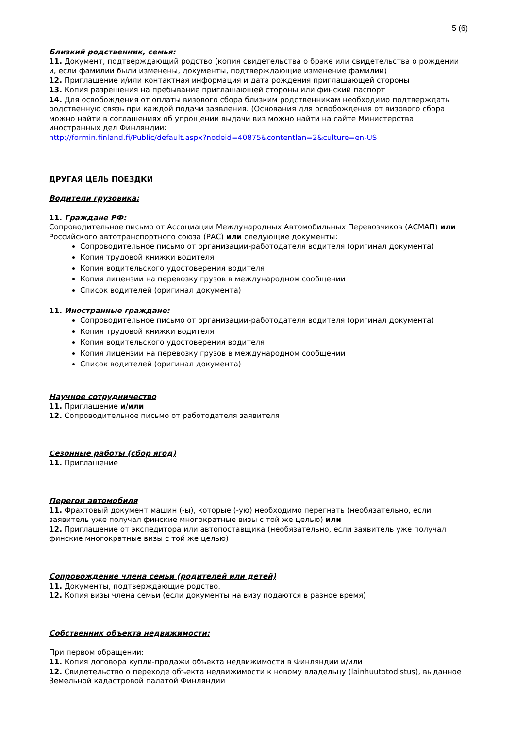5 (6)
Близкий родственник, семья:
11. Документ, подтверждающий родство (копия свидетельства о браке или свидетельства о рождении и, если фамилии были изменены, документы, подтверждающие изменение фамилии)
12. Приглашение и/или контактная информация и дата рождения приглашающей стороны
13. Копия разрешения на пребывание приглашающей стороны или финский паспорт
14. Для освобождения от оплаты визового сбора близким родственникам необходимо подтверждать родственную связь при каждой подачи заявления. (Основания для освобождения от визового сбора можно найти в соглашениях об упрощении выдачи виз можно найти на сайте Министерства иностранных дел Финляндии:
http://formin.finland.fi/Public/default.aspx?nodeid=40875&contentlan=2&culture=en-US
ДРУГАЯ ЦЕЛЬ ПОЕЗДКИ
Водители грузовика:
11. Граждане РФ:
Сопроводительное письмо от Ассоциации Международных Автомобильных Перевозчиков (АСМАП) или Российского автотранспортного союза (РАС) или следующие документы:
Сопроводительное письмо от организации-работодателя водителя (оригинал документа)
Копия трудовой книжки водителя
Копия водительского удостоверения водителя
Копия лицензии на перевозку грузов в международном сообщении
Список водителей (оригинал документа)
11. Иностранные граждане:
Сопроводительное письмо от организации-работодателя водителя (оригинал документа)
Копия трудовой книжки водителя
Копия водительского удостоверения водителя
Копия лицензии на перевозку грузов в международном сообщении
Список водителей (оригинал документа)
Научное сотрудничество
11. Приглашение и/или
12. Сопроводительное письмо от работодателя заявителя
Сезонные работы (сбор ягод)
11. Приглашение
Перегон автомобиля
11. Фрахтовый документ машин (-ы), которые (-ую) необходимо перегнать (необязательно, если заявитель уже получал финские многократные визы с той же целью) или
12. Приглашение от экспедитора или автопоставщика (необязательно, если заявитель уже получал финские многократные визы с той же целью)
Сопровождение члена семьи (родителей или детей)
11. Документы, подтверждающие родство.
12. Копия визы члена семьи (если документы на визу подаются в разное время)
Собственник объекта недвижимости:
При первом обращении:
11. Копия договора купли-продажи объекта недвижимости в Финляндии и/или
12. Свидетельство о переходе объекта недвижимости к новому владельцу (lainhuutotodistus), выданное Земельной кадастровой палатой Финляндии